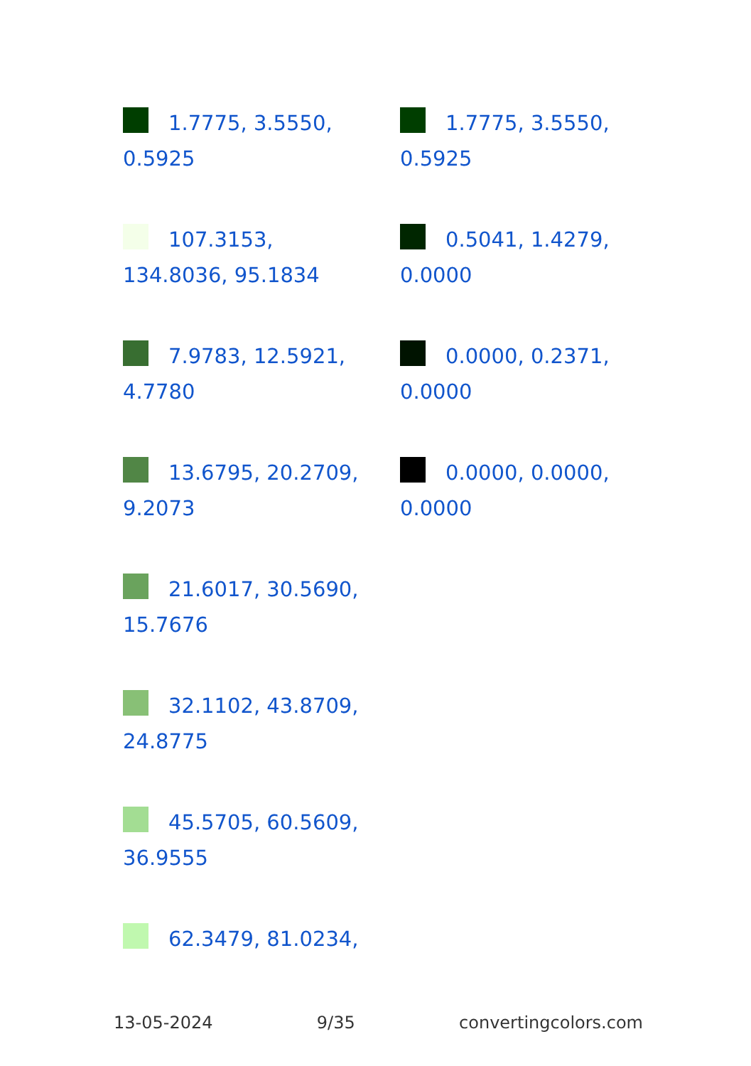1.7775, 3.5550,
0.5925
107.3153,
134.8036, 95.1834
7.9783, 12.5921,
4.7780
13.6795, 20.2709,
9.2073
21.6017, 30.5690,
15.7676
32.1102, 43.8709,
24.8775
45.5705, 60.5609,
36.9555
62.3479, 81.0234,
1.7775, 3.5550,
0.5925
0.5041, 1.4279,
0.0000
0.0000, 0.2371,
0.0000
0.0000, 0.0000,
0.0000
13-05-2024 9/35 convertingcolors.com